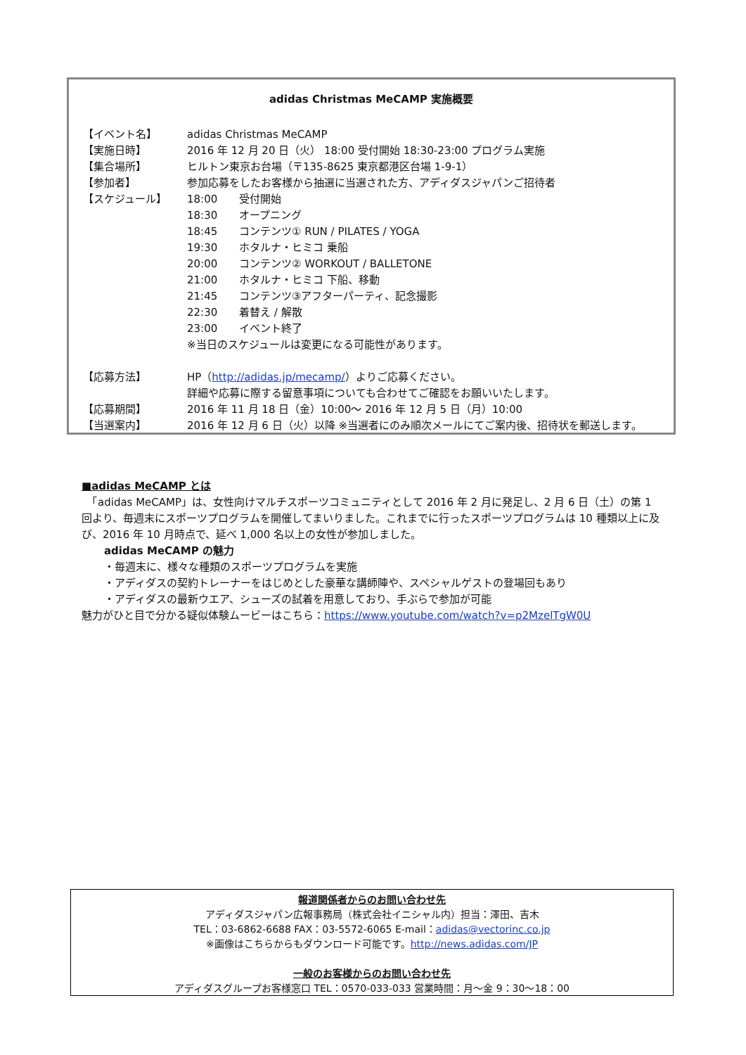adidas Christmas MeCAMP 実施概要
| 【イベント名】 | adidas Christmas MeCAMP | |
| 【実施日時】 | 2016 年 12 月 20 日（火） 18:00 受付開始 18:30-23:00 プログラム実施 | |
| 【集合場所】 | ヒルトン東京お台場（〒135-8625 東京都港区台場 1-9-1） | |
| 【参加者】 | 参加応募をしたお客様から抽選に当選された方、アディダスジャパンご招待者 | |
| 【スケジュール】 | 18:00 | 受付開始 |
| | 18:30 | オープニング |
| | 18:45 | コンテンツ① RUN / PILATES / YOGA |
| | 19:30 | ホタルナ・ヒミコ 乗船 |
| | 20:00 | コンテンツ② WORKOUT / BALLETONE |
| | 21:00 | ホタルナ・ヒミコ 下船、移動 |
| | 21:45 | コンテンツ③アフターパーティ、記念撮影 |
| | 22:30 | 着替え / 解散 |
| | 23:00 | イベント終了 |
| | ※当日のスケジュールは変更になる可能性があります。 | |
| 【応募方法】 | HP（ http://adidas.jp/mecamp/ ）よりご応募ください。 | |
| | 詳細や応募に際する留意事項についても合わせてご確認をお願いいたします。 | |
| 【応募期間】 | 2016 年 11 月 18 日（金）10:00～ 2016 年 12 月 5 日（月）10:00 | |
| 【当選案内】 | 2016 年 12 月 6 日（火）以降 ※当選者にのみ順次メールにてご案内後、招待状を郵送します。 | |
■adidas MeCAMP とは
　「adidas MeCAMP」は、女性向けマルチスポーツコミュニティとして 2016 年 2 月に発足し、2 月 6 日（土）の第 1 回より、毎週末にスポーツプログラムを開催してまいりました。これまでに行ったスポーツプログラムは 10 種類以上に及び、2016 年 10 月時点で、延べ 1,000 名以上の女性が参加しました。
adidas MeCAMP の魅力
・毎週末に、様々な種類のスポーツプログラムを実施
・アディダスの契約トレーナーをはじめとした豪華な講師陣や、スペシャルゲストの登場回もあり
・アディダスの最新ウエア、シューズの試着を用意しており、手ぶらで参加が可能
魅力がひと目で分かる疑似体験ムービーはこちら：https://www.youtube.com/watch?v=p2MzelTgW0U
報道関係者からのお問い合わせ先
アディダスジャパン広報事務局（株式会社イニシャル内）担当：澤田、吉木
TEL：03-6862-6688 FAX：03-5572-6065 E-mail：adidas@vectorinc.co.jp
※画像はこちらからもダウンロード可能です。http://news.adidas.com/JP
一般のお客様からのお問い合わせ先
アディダスグループお客様窓口 TEL：0570-033-033 営業時間：月～金 9：30～18：00